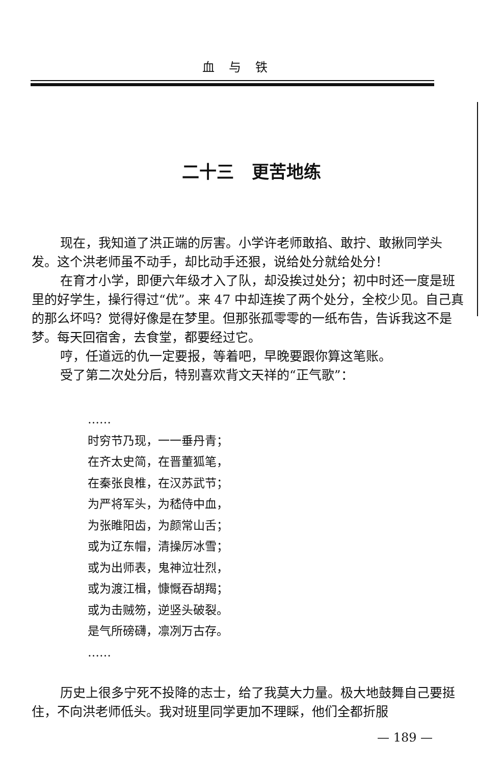血与铁
二十三 更苦地练
现在，我知道了洪正端的厉害。小学许老师敢掐、敢拧、敢揪同学头发。这个洪老师虽不动手，却比动手还狠，说给处分就给处分！
在育才小学，即便六年级才入了队，却没挨过处分；初中时还一度是班里的好学生，操行得过“优”。来 47 中却连挨了两个处分，全校少见。自己真的那么坏吗？觉得好像是在梦里。但那张孤零零的一纸布告，告诉我这不是梦。每天回宿舍，去食堂，都要经过它。
哼，任道远的仇一定要报，等着吧，早晚要跟你算这笔账。
受了第二次处分后，特别喜欢背文天祥的“正气歌”：
……
时穷节乃现，一一垂丹青；
在齐太史简，在晋董狐笔，
在秦张良椎，在汉苏武节；
为严将军头，为嵇侍中血，
为张睢阳齿，为颜常山舌；
或为辽东帽，清操厉冰雪；
或为出师表，鬼神泣壮烈，
或为渡江楫，慷慨吞胡羯；
或为击贼笏，逆竖头破裂。
是气所磅礴，凛冽万古存。
……
历史上很多宁死不投降的志士，给了我莫大力量。极大地鼓舞自己要挺住，不向洪老师低头。我对班里同学更加不理睬，他们全都折服
— 189 —